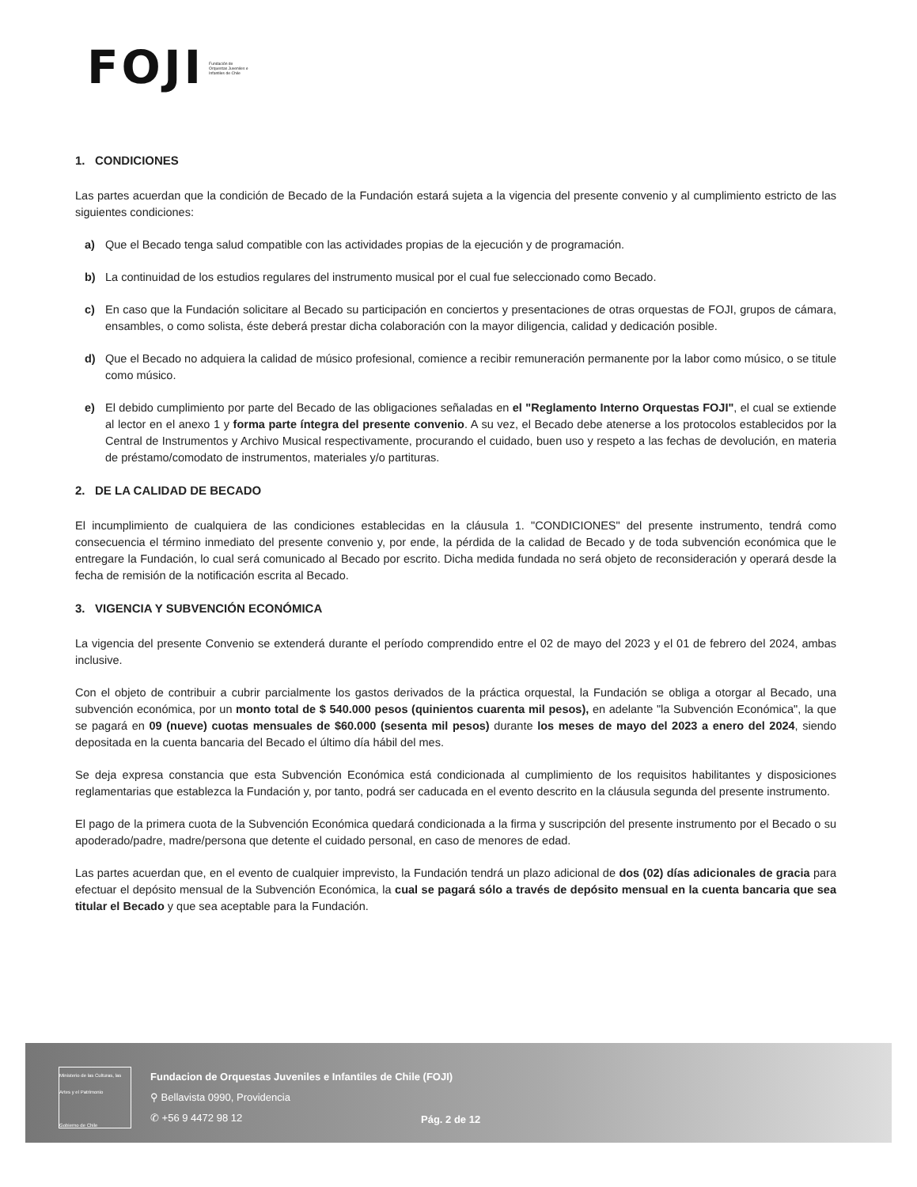FOJI Fundación de Orquestas Juveniles e Infantiles de Chile
1. CONDICIONES
Las partes acuerdan que la condición de Becado de la Fundación estará sujeta a la vigencia del presente convenio y al cumplimiento estricto de las siguientes condiciones:
a) Que el Becado tenga salud compatible con las actividades propias de la ejecución y de programación.
b) La continuidad de los estudios regulares del instrumento musical por el cual fue seleccionado como Becado.
c) En caso que la Fundación solicitare al Becado su participación en conciertos y presentaciones de otras orquestas de FOJI, grupos de cámara, ensambles, o como solista, éste deberá prestar dicha colaboración con la mayor diligencia, calidad y dedicación posible.
d) Que el Becado no adquiera la calidad de músico profesional, comience a recibir remuneración permanente por la labor como músico, o se titule como músico.
e) El debido cumplimiento por parte del Becado de las obligaciones señaladas en el "Reglamento Interno Orquestas FOJI", el cual se extiende al lector en el anexo 1 y forma parte íntegra del presente convenio. A su vez, el Becado debe atenerse a los protocolos establecidos por la Central de Instrumentos y Archivo Musical respectivamente, procurando el cuidado, buen uso y respeto a las fechas de devolución, en materia de préstamo/comodato de instrumentos, materiales y/o partituras.
2. DE LA CALIDAD DE BECADO
El incumplimiento de cualquiera de las condiciones establecidas en la cláusula 1. "CONDICIONES" del presente instrumento, tendrá como consecuencia el término inmediato del presente convenio y, por ende, la pérdida de la calidad de Becado y de toda subvención económica que le entregare la Fundación, lo cual será comunicado al Becado por escrito. Dicha medida fundada no será objeto de reconsideración y operará desde la fecha de remisión de la notificación escrita al Becado.
3. VIGENCIA Y SUBVENCIÓN ECONÓMICA
La vigencia del presente Convenio se extenderá durante el período comprendido entre el 02 de mayo del 2023 y el 01 de febrero del 2024, ambas inclusive.
Con el objeto de contribuir a cubrir parcialmente los gastos derivados de la práctica orquestal, la Fundación se obliga a otorgar al Becado, una subvención económica, por un monto total de $ 540.000 pesos (quinientos cuarenta mil pesos), en adelante "la Subvención Económica", la que se pagará en 09 (nueve) cuotas mensuales de $60.000 (sesenta mil pesos) durante los meses de mayo del 2023 a enero del 2024, siendo depositada en la cuenta bancaria del Becado el último día hábil del mes.
Se deja expresa constancia que esta Subvención Económica está condicionada al cumplimiento de los requisitos habilitantes y disposiciones reglamentarias que establezca la Fundación y, por tanto, podrá ser caducada en el evento descrito en la cláusula segunda del presente instrumento.
El pago de la primera cuota de la Subvención Económica quedará condicionada a la firma y suscripción del presente instrumento por el Becado o su apoderado/padre, madre/persona que detente el cuidado personal, en caso de menores de edad.
Las partes acuerdan que, en el evento de cualquier imprevisto, la Fundación tendrá un plazo adicional de dos (02) días adicionales de gracia para efectuar el depósito mensual de la Subvención Económica, la cual se pagará sólo a través de depósito mensual en la cuenta bancaria que sea titular el Becado y que sea aceptable para la Fundación.
Ministerio de las Culturas, las Artes y el Patrimonio
Gobierno de Chile
Fundacion de Orquestas Juveniles e Infantiles de Chile (FOJI)
⚲ Bellavista 0990, Providencia
✆ +56 9 4472 98 12
Pág. 2 de 12